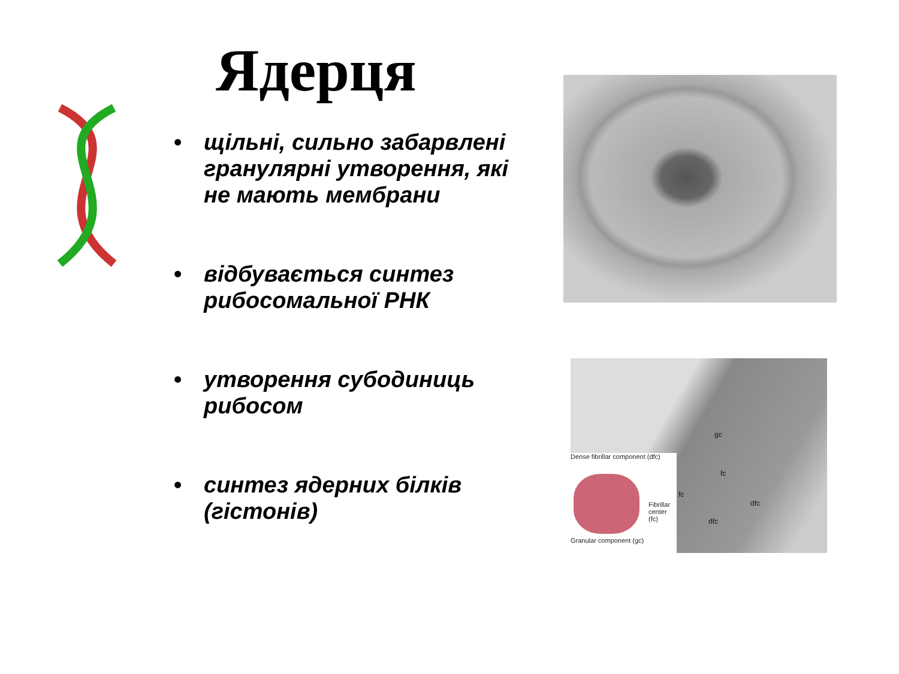Ядерця
• щільні, сильно забарвлені гранулярні утворення, які не мають мембрани
• відбувається синтез рибосомальної РНК
• утворення субодиниць рибосом
• синтез ядерних білків (гістонів)
Dense fibrillar component (dfc)
Fibrillar center (fc)
Granular component (gc)
gc
fc
dfc
fc
dfc